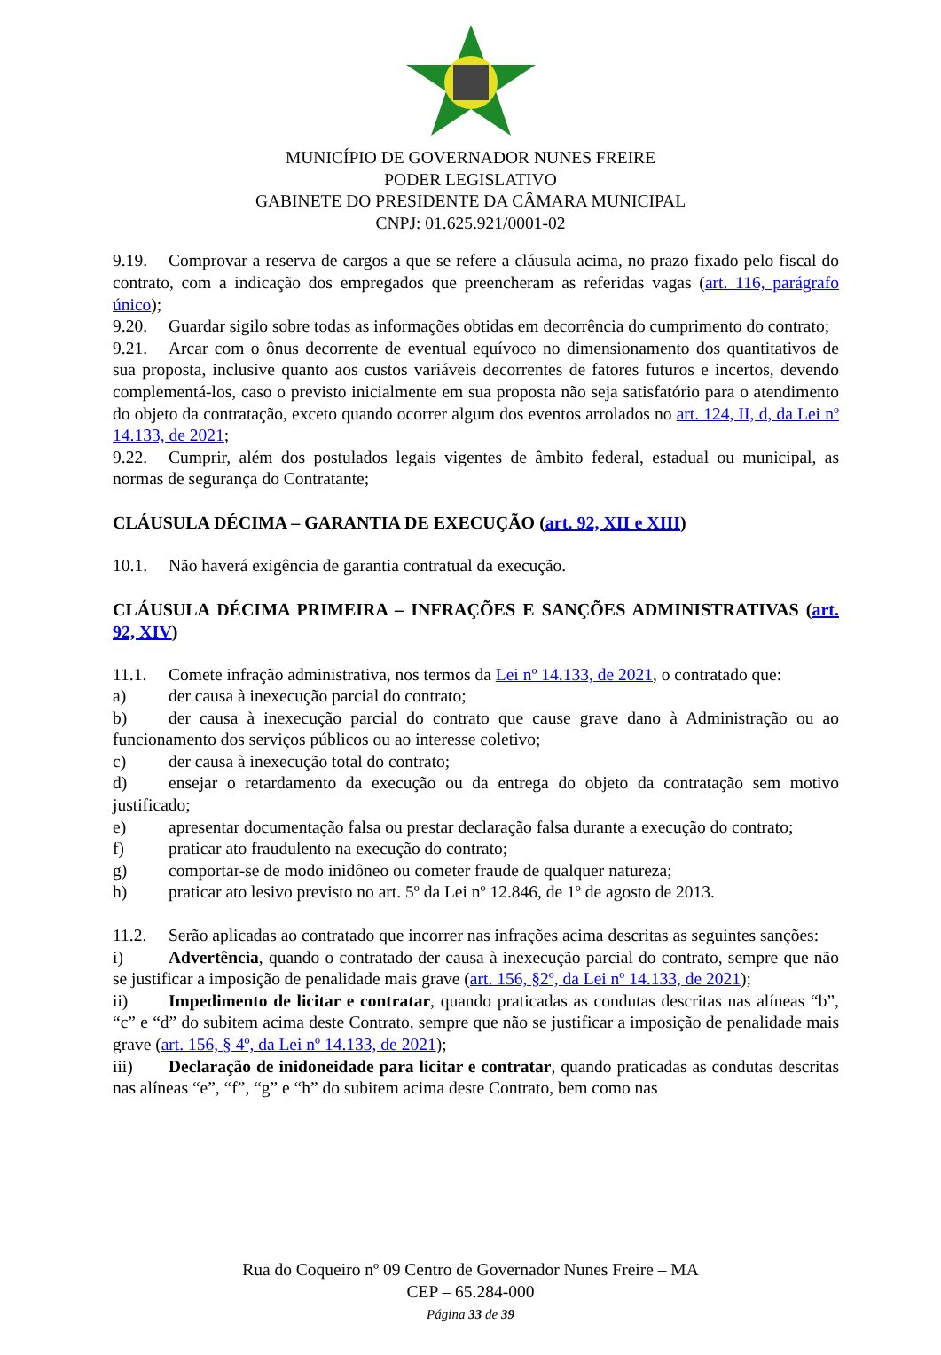MUNICÍPIO DE GOVERNADOR NUNES FREIRE
PODER LEGISLATIVO
GABINETE DO PRESIDENTE DA CÂMARA MUNICIPAL
CNPJ: 01.625.921/0001-02
9.19. Comprovar a reserva de cargos a que se refere a cláusula acima, no prazo fixado pelo fiscal do contrato, com a indicação dos empregados que preencheram as referidas vagas (art. 116, parágrafo único);
9.20. Guardar sigilo sobre todas as informações obtidas em decorrência do cumprimento do contrato;
9.21. Arcar com o ônus decorrente de eventual equívoco no dimensionamento dos quantitativos de sua proposta, inclusive quanto aos custos variáveis decorrentes de fatores futuros e incertos, devendo complementá-los, caso o previsto inicialmente em sua proposta não seja satisfatório para o atendimento do objeto da contratação, exceto quando ocorrer algum dos eventos arrolados no art. 124, II, d, da Lei nº 14.133, de 2021;
9.22. Cumprir, além dos postulados legais vigentes de âmbito federal, estadual ou municipal, as normas de segurança do Contratante;
CLÁUSULA DÉCIMA – GARANTIA DE EXECUÇÃO (art. 92, XII e XIII)
10.1. Não haverá exigência de garantia contratual da execução.
CLÁUSULA DÉCIMA PRIMEIRA – INFRAÇÕES E SANÇÕES ADMINISTRATIVAS (art. 92, XIV)
11.1. Comete infração administrativa, nos termos da Lei nº 14.133, de 2021, o contratado que:
a) der causa à inexecução parcial do contrato;
b) der causa à inexecução parcial do contrato que cause grave dano à Administração ou ao funcionamento dos serviços públicos ou ao interesse coletivo;
c) der causa à inexecução total do contrato;
d) ensejar o retardamento da execução ou da entrega do objeto da contratação sem motivo justificado;
e) apresentar documentação falsa ou prestar declaração falsa durante a execução do contrato;
f) praticar ato fraudulento na execução do contrato;
g) comportar-se de modo inidôneo ou cometer fraude de qualquer natureza;
h) praticar ato lesivo previsto no art. 5º da Lei nº 12.846, de 1º de agosto de 2013.
11.2. Serão aplicadas ao contratado que incorrer nas infrações acima descritas as seguintes sanções:
i) Advertência, quando o contratado der causa à inexecução parcial do contrato, sempre que não se justificar a imposição de penalidade mais grave (art. 156, §2º, da Lei nº 14.133, de 2021);
ii) Impedimento de licitar e contratar, quando praticadas as condutas descritas nas alíneas “b”, “c” e “d” do subitem acima deste Contrato, sempre que não se justificar a imposição de penalidade mais grave (art. 156, § 4º, da Lei nº 14.133, de 2021);
iii) Declaração de inidoneidade para licitar e contratar, quando praticadas as condutas descritas nas alíneas “e”, “f”, “g” e “h” do subitem acima deste Contrato, bem como nas
Rua do Coqueiro nº 09 Centro de Governador Nunes Freire – MA
CEP – 65.284-000
Página 33 de 39